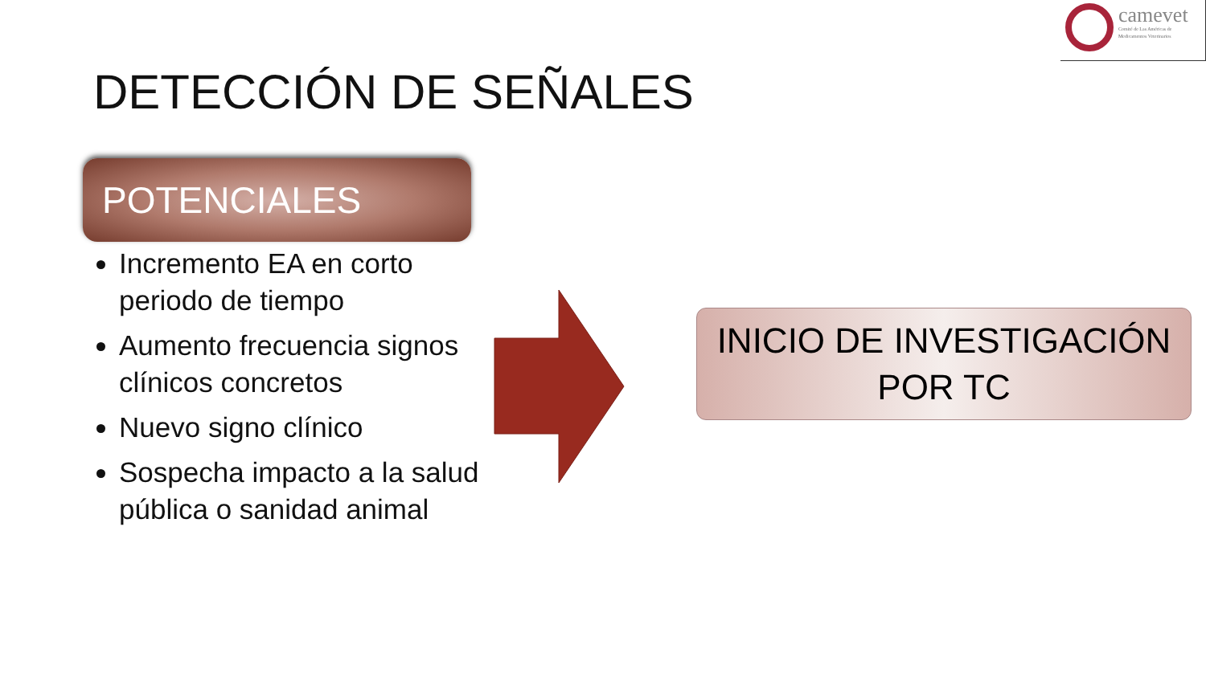camevet
Comité de Las Américas de
Medicamentos Veterinarios
DETECCIÓN DE SEÑALES
POTENCIALES
Incremento EA en corto periodo de tiempo
Aumento frecuencia signos clínicos concretos
Nuevo signo clínico
Sospecha impacto a la salud pública o sanidad animal
INICIO DE INVESTIGACIÓN
POR TC